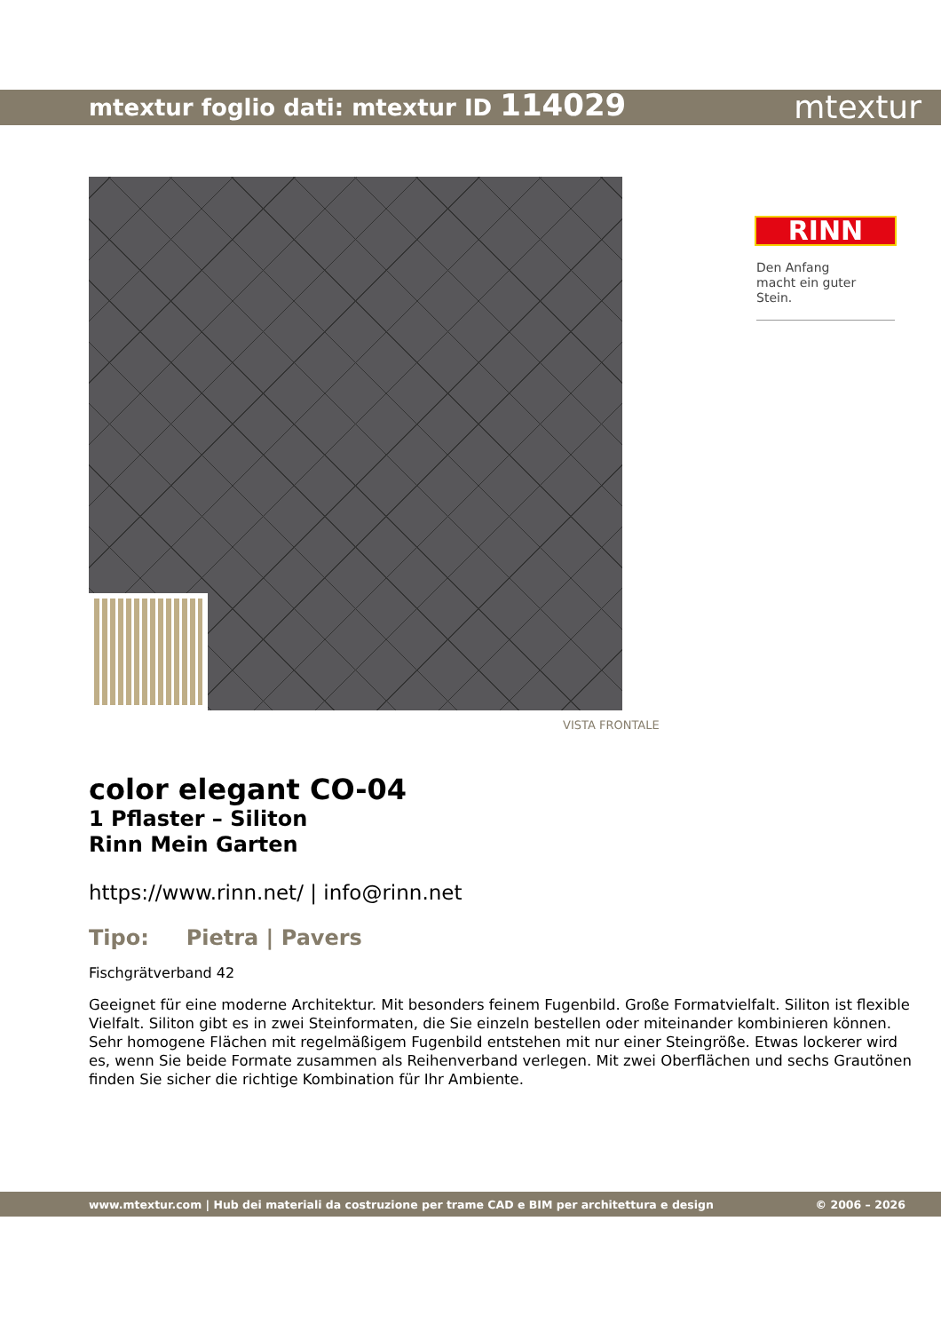mtextur foglio dati: mtextur ID 114029
mtextur
VISTA FRONTALE
RINN
Den Anfang
macht ein guter Stein.
color elegant CO-04
1 Pflaster – Siliton
Rinn Mein Garten
https://www.rinn.net/ | info@rinn.net
Tipo: Pietra | Pavers
Fischgrätverband 42
Geeignet für eine moderne Architektur. Mit besonders feinem Fugenbild. Große Formatvielfalt. Siliton ist flexible Vielfalt. Siliton gibt es in zwei Steinformaten, die Sie einzeln bestellen oder miteinander kombinieren können. Sehr homogene Flächen mit regelmäßigem Fugenbild entstehen mit nur einer Steingröße. Etwas lockerer wird es, wenn Sie beide Formate zusammen als Reihenverband verlegen. Mit zwei Oberflächen und sechs Grautönen finden Sie sicher die richtige Kombination für Ihr Ambiente.
www.mtextur.com | Hub dei materiali da costruzione per trame CAD e BIM per architettura e design © 2006 – 2026